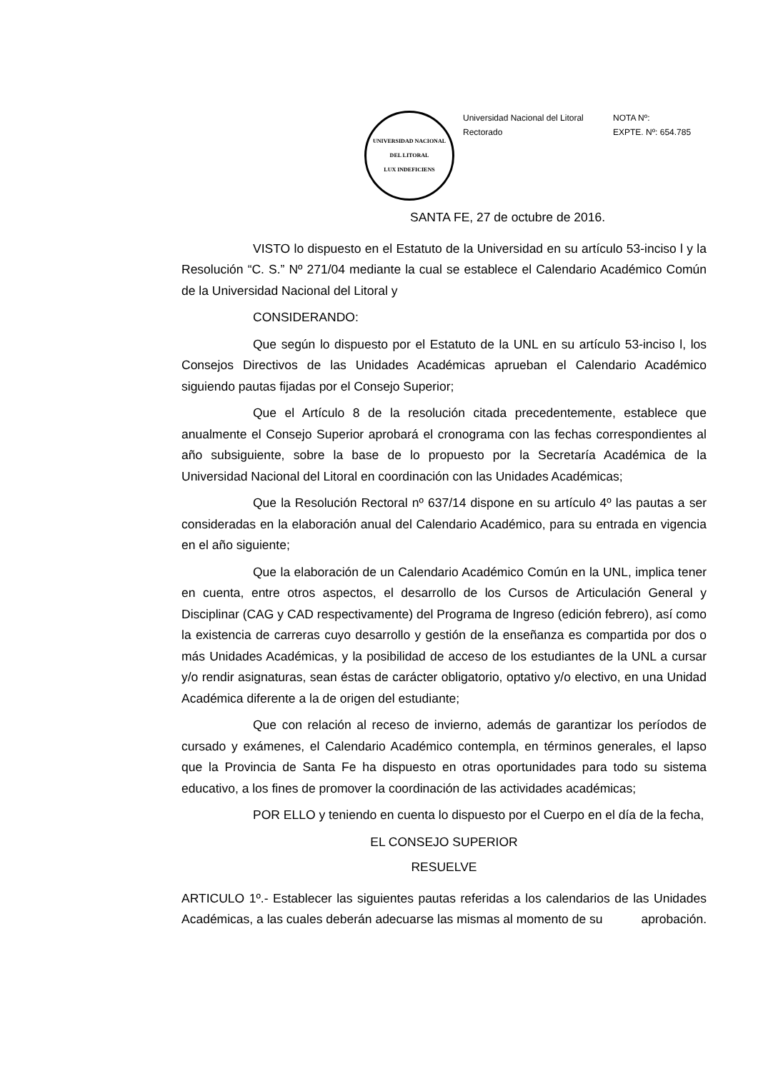UNIVERSIDAD NACIONAL DEL LITORAL
LUX INDEFICIENS
Universidad Nacional del Litoral
Rectorado
NOTA Nº:
EXPTE. Nº: 654.785
SANTA FE, 27 de octubre de 2016.
VISTO lo dispuesto en el Estatuto de la Universidad en su artículo 53-inciso l y la Resolución “C. S.” Nº 271/04 mediante la cual se establece el Calendario Académico Común de la Universidad Nacional del Litoral y
CONSIDERANDO:
Que según lo dispuesto por el Estatuto de la UNL en su artículo 53-inciso l, los Consejos Directivos de las Unidades Académicas aprueban el Calendario Académico siguiendo pautas fijadas por el Consejo Superior;
Que el Artículo 8 de la resolución citada precedentemente, establece que anualmente el Consejo Superior aprobará el cronograma con las fechas correspondientes al año subsiguiente, sobre la base de lo propuesto por la Secretaría Académica de la Universidad Nacional del Litoral en coordinación con las Unidades Académicas;
Que la Resolución Rectoral nº 637/14 dispone en su artículo 4º las pautas a ser consideradas en la elaboración anual del Calendario Académico, para su entrada en vigencia en el año siguiente;
Que la elaboración de un Calendario Académico Común en la UNL, implica tener en cuenta, entre otros aspectos, el desarrollo de los Cursos de Articulación General y Disciplinar (CAG y CAD respectivamente) del Programa de Ingreso (edición febrero), así como la existencia de carreras cuyo desarrollo y gestión de la enseñanza es compartida por dos o más Unidades Académicas, y la posibilidad de acceso de los estudiantes de la UNL a cursar y/o rendir asignaturas, sean éstas de carácter obligatorio, optativo y/o electivo, en una Unidad Académica diferente a la de origen del estudiante;
Que con relación al receso de invierno, además de garantizar los períodos de cursado y exámenes, el Calendario Académico contempla, en términos generales, el lapso que la Provincia de Santa Fe ha dispuesto en otras oportunidades para todo su sistema educativo, a los fines de promover la coordinación de las actividades académicas;
POR ELLO y teniendo en cuenta lo dispuesto por el Cuerpo en el día de la fecha,
EL CONSEJO SUPERIOR
RESUELVE
ARTICULO 1º.- Establecer las siguientes pautas referidas a los calendarios de las Unidades Académicas, a las cuales deberán adecuarse las mismas al momento de su aprobación.